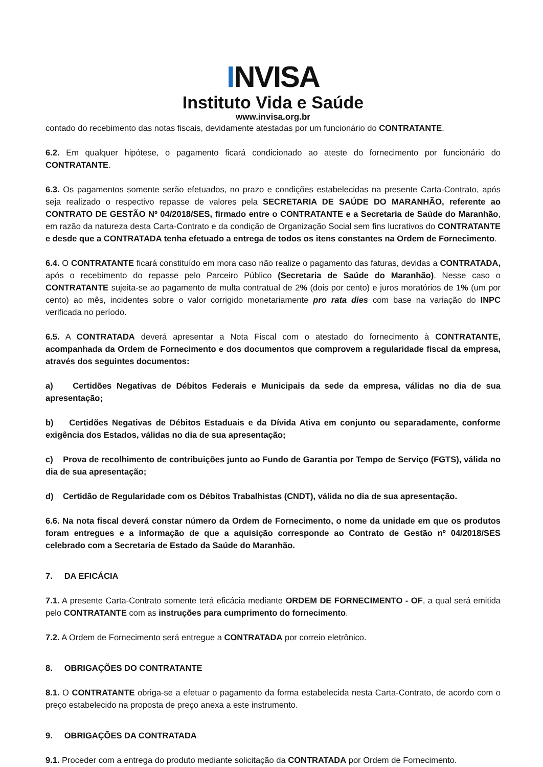INVISA
Instituto Vida e Saúde
www.invisa.org.br
contado do recebimento das notas fiscais, devidamente atestadas por um funcionário do CONTRATANTE.
6.2. Em qualquer hipótese, o pagamento ficará condicionado ao ateste do fornecimento por funcionário do CONTRATANTE.
6.3. Os pagamentos somente serão efetuados, no prazo e condições estabelecidas na presente Carta-Contrato, após seja realizado o respectivo repasse de valores pela SECRETARIA DE SAÚDE DO MARANHÃO, referente ao CONTRATO DE GESTÃO Nº 04/2018/SES, firmado entre o CONTRATANTE e a Secretaria de Saúde do Maranhão, em razão da natureza desta Carta-Contrato e da condição de Organização Social sem fins lucrativos do CONTRATANTE e desde que a CONTRATADA tenha efetuado a entrega de todos os itens constantes na Ordem de Fornecimento.
6.4. O CONTRATANTE ficará constituído em mora caso não realize o pagamento das faturas, devidas a CONTRATADA, após o recebimento do repasse pelo Parceiro Público (Secretaria de Saúde do Maranhão). Nesse caso o CONTRATANTE sujeita-se ao pagamento de multa contratual de 2% (dois por cento) e juros moratórios de 1% (um por cento) ao mês, incidentes sobre o valor corrigido monetariamente pro rata dies com base na variação do INPC verificada no período.
6.5. A CONTRATADA deverá apresentar a Nota Fiscal com o atestado do fornecimento à CONTRATANTE, acompanhada da Ordem de Fornecimento e dos documentos que comprovem a regularidade fiscal da empresa, através dos seguintes documentos:
a) Certidões Negativas de Débitos Federais e Municipais da sede da empresa, válidas no dia de sua apresentação;
b) Certidões Negativas de Débitos Estaduais e da Dívida Ativa em conjunto ou separadamente, conforme exigência dos Estados, válidas no dia de sua apresentação;
c) Prova de recolhimento de contribuições junto ao Fundo de Garantia por Tempo de Serviço (FGTS), válida no dia de sua apresentação;
d) Certidão de Regularidade com os Débitos Trabalhistas (CNDT), válida no dia de sua apresentação.
6.6. Na nota fiscal deverá constar número da Ordem de Fornecimento, o nome da unidade em que os produtos foram entregues e a informação de que a aquisição corresponde ao Contrato de Gestão nº 04/2018/SES celebrado com a Secretaria de Estado da Saúde do Maranhão.
7. DA EFICÁCIA
7.1. A presente Carta-Contrato somente terá eficácia mediante ORDEM DE FORNECIMENTO - OF, a qual será emitida pelo CONTRATANTE com as instruções para cumprimento do fornecimento.
7.2. A Ordem de Fornecimento será entregue a CONTRATADA por correio eletrônico.
8. OBRIGAÇÕES DO CONTRATANTE
8.1. O CONTRATANTE obriga-se a efetuar o pagamento da forma estabelecida nesta Carta-Contrato, de acordo com o preço estabelecido na proposta de preço anexa a este instrumento.
9. OBRIGAÇÕES DA CONTRATADA
9.1. Proceder com a entrega do produto mediante solicitação da CONTRATADA por Ordem de Fornecimento.